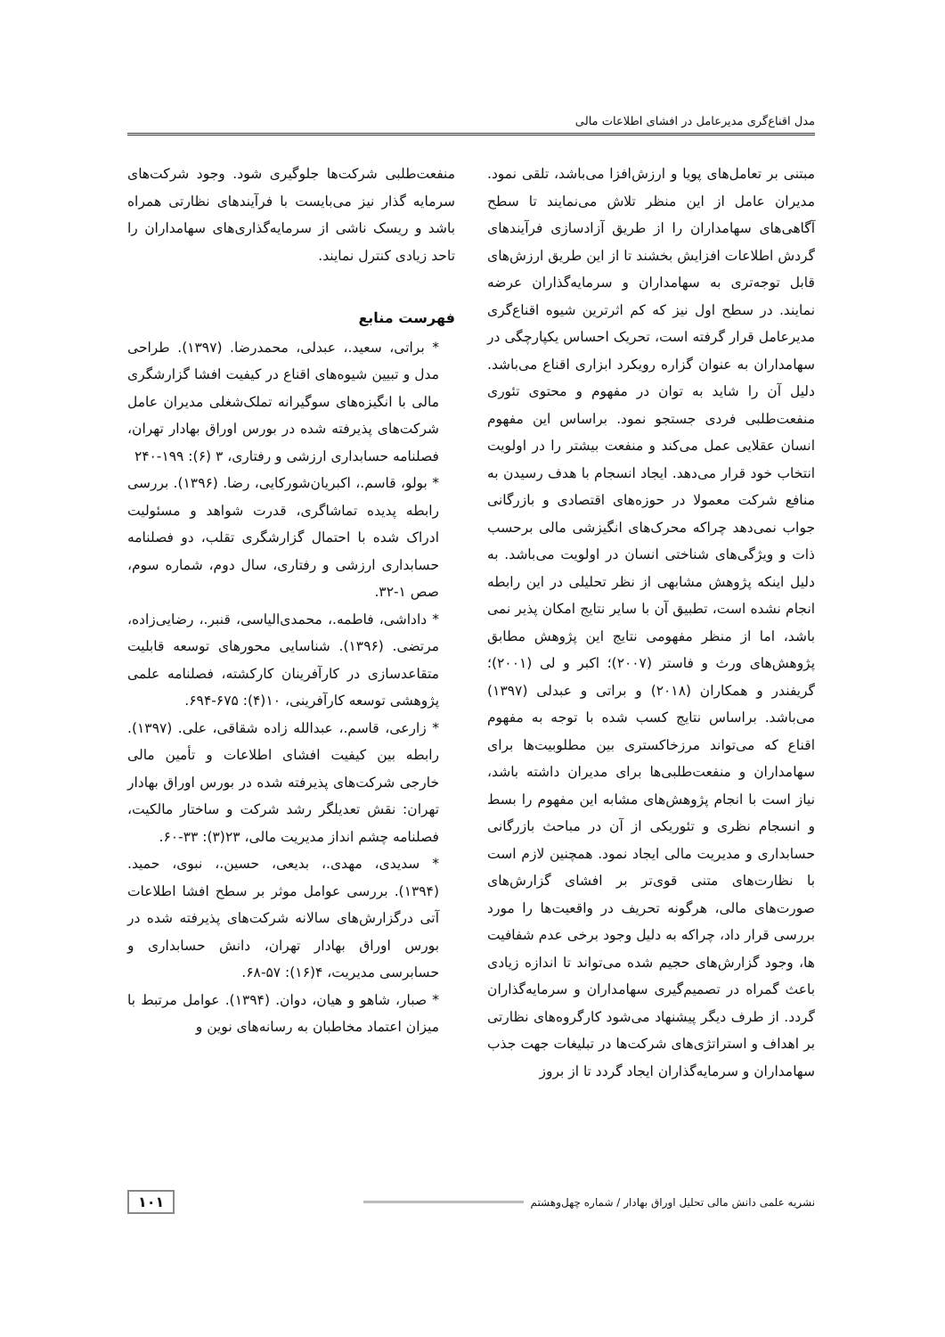مدل اقناع‌گری مدیرعامل در افشای اطلاعات مالی
مبتنی بر تعامل‌های پویا و ارزش‌افزا می‌باشد، تلقی نمود. مدیران عامل از این منظر تلاش می‌نمایند تا سطح آگاهی‌های سهامداران را از طریق آزادسازی فرآیندهای گردش اطلاعات افزایش بخشند تا از این طریق ارزش‌های قابل توجه‌تری به سهامداران و سرمایه‌گذاران عرضه نمایند. در سطح اول نیز که کم اثرترین شیوه اقناع‌گری مدیرعامل قرار گرفته است، تحریک احساس یکپارچگی در سهامداران به عنوان گزاره رویکرد ابزاری اقناع می‌باشد. دلیل آن را شاید به توان در مفهوم و محتوی تئوری منفعت‌طلبی فردی جستجو نمود. براساس این مفهوم انسان عقلایی عمل می‌کند و منفعت بیشتر را در اولویت انتخاب خود قرار می‌دهد. ایجاد انسجام با هدف رسیدن به منافع شرکت معمولا در حوزه‌های اقتصادی و بازرگانی جواب نمی‌دهد چراکه محرک‌های انگیزشی مالی برحسب ذات و ویژگی‌های شناختی انسان در اولویت می‌باشد. به دلیل اینکه پژوهش مشابهی از نظر تحلیلی در این رابطه انجام نشده است، تطبیق آن با سایر نتایج امکان پذیر نمی باشد، اما از منظر مفهومی نتایج این پژوهش مطابق پژوهش‌های ورث و فاستر (۲۰۰۷)؛ اکبر و لی (۲۰۰۱)؛ گریفندر و همکاران (۲۰۱۸) و براتی و عبدلی (۱۳۹۷) می‌باشد. براساس نتایج کسب شده با توجه به مفهوم اقناع که می‌تواند مرزخاکستری بین مطلوبیت‌ها برای سهامداران و منفعت‌طلبی‌ها برای مدیران داشته باشد، نیاز است با انجام پژوهش‌های مشابه این مفهوم را بسط و انسجام نظری و تئوریکی از آن در مباحث بازرگانی حسابداری و مدیریت مالی ایجاد نمود. همچنین لازم است با نظارت‌های متنی قوی‌تر بر افشای گزارش‌های صورت‌های مالی، هرگونه تحریف در واقعیت‌ها را مورد بررسی قرار داد، چراکه به دلیل وجود برخی عدم شفافیت ها، وجود گزارش‌های حجیم شده می‌تواند تا اندازه زیادی باعث گمراه در تصمیم‌گیری سهامداران و سرمایه‌گذاران گردد. از طرف دیگر پیشنهاد می‌شود کارگروه‌های نظارتی بر اهداف و استراتژی‌های شرکت‌ها در تبلیغات جهت جذب سهامداران و سرمایه‌گذاران ایجاد گردد تا از بروز
منفعت‌طلبی شرکت‌ها جلوگیری شود. وجود شرکت‌های سرمایه گذار نیز می‌بایست با فرآیندهای نظارتی همراه باشد و ریسک ناشی از سرمایه‌گذاری‌های سهامداران را تاحد زیادی کنترل نمایند.
فهرست منابع
* براتی، سعید.، عبدلی، محمدرضا. (۱۳۹۷). طراحی مدل و تبیین شیوه‌های اقناع در کیفیت افشا گزارشگری مالی با انگیزه‌های سوگیرانه تملک‌شغلی مدیران عامل شرکت‌های پذیرفته شده در بورس اوراق بهادار تهران، فصلنامه حسابداری ارزشی و رفتاری، ۳ (۶): ۱۹۹-۲۴۰
* بولو، قاسم.، اکبریان‌شورکایی، رضا. (۱۳۹۶). بررسی رابطه پدیده تماشاگری، قدرت شواهد و مسئولیت ادراک شده با احتمال گزارشگری تقلب، دو فصلنامه حسابداری ارزشی و رفتاری، سال دوم، شماره سوم، صص ۱-۳۲.
* داداشی، فاطمه.، محمدی‌الیاسی، قنبر.، رضایی‌زاده، مرتضی. (۱۳۹۶). شناسایی محورهای توسعه قابلیت متقاعدسازی در کارآفرینان کارکشته، فصلنامه علمی پژوهشی توسعه کارآفرینی، ۱۰(۴): ۶۷۵-۶۹۴.
* زارعی، قاسم.، عبدالله زاده شقاقی، علی. (۱۳۹۷). رابطه بین کیفیت افشای اطلاعات و تأمین مالی خارجی شرکت‌های پذیرفته شده در بورس اوراق بهادار تهران: نقش تعدیلگر رشد شرکت و ساختار مالکیت، فصلنامه چشم انداز مدیریت مالی، ۲۳(۳): ۳۳-۶۰.
* سدیدی، مهدی.، بدیعی، حسین.، نبوی، حمید. (۱۳۹۴). بررسی عوامل موثر بر سطح افشا اطلاعات آتی درگزارش‌های سالانه شرکت‌های پذیرفته شده در بورس اوراق بهادار تهران، دانش حسابداری و حسابرسی مدیریت، ۴(۱۶): ۵۷-۶۸.
* صبار، شاهو و هیان، دوان. (۱۳۹۴). عوامل مرتبط با میزان اعتماد مخاطبان به رسانه‌های نوین و
نشریه علمی دانش مالی تحلیل اوراق بهادار / شماره چهل‌وهشتم ۱۰۱